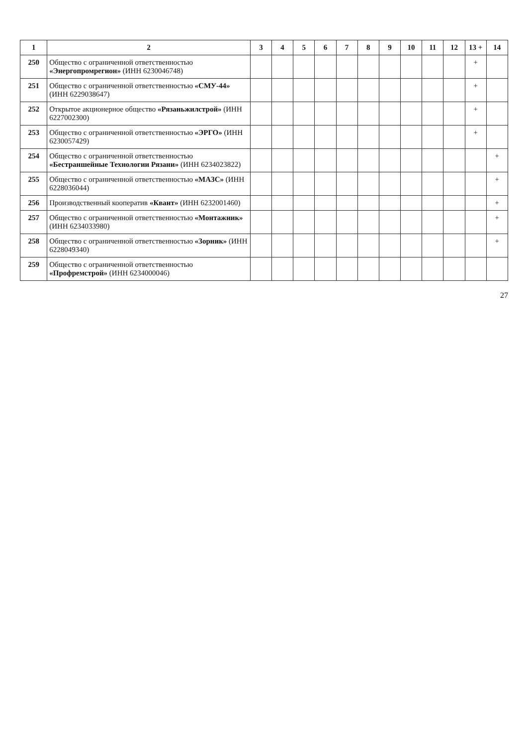| 1 | 2 | 3 | 4 | 5 | 6 | 7 | 8 | 9 | 10 | 11 | 12 | 13 + | 14 |
| --- | --- | --- | --- | --- | --- | --- | --- | --- | --- | --- | --- | --- | --- |
| 250 | Общество с ограниченной ответственностью «Энергопромрегион» (ИНН 6230046748) | | | | | | | | | | | + | |
| 251 | Общество с ограниченной ответственностью «СМУ-44» (ИНН 6229038647) | | | | | | | | | | | + | |
| 252 | Открытое акционерное общество «Рязаньжилстрой» (ИНН 6227002300) | | | | | | | | | | | + | |
| 253 | Общество с ограниченной ответственностью «ЭРГО» (ИНН 6230057429) | | | | | | | | | | | + | |
| 254 | Общество с ограниченной ответственностью «Бестраншейные Технологии Рязани» (ИНН 6234023822) | | | | | | | | | | | | + |
| 255 | Общество с ограниченной ответственностью «МАЗС» (ИНН 6228036044) | | | | | | | | | | | | + |
| 256 | Производственный кооператив «Квант» (ИНН 6232001460) | | | | | | | | | | | | + |
| 257 | Общество с ограниченной ответственностью «Монтажник» (ИНН 6234033980) | | | | | | | | | | | | + |
| 258 | Общество с ограниченной ответственностью «Зорник» (ИНН 6228049340) | | | | | | | | | | | | + |
| 259 | Общество с ограниченной ответственностью «Профремстрой» (ИНН 6234000046) | | | | | | | | | | | | |
27